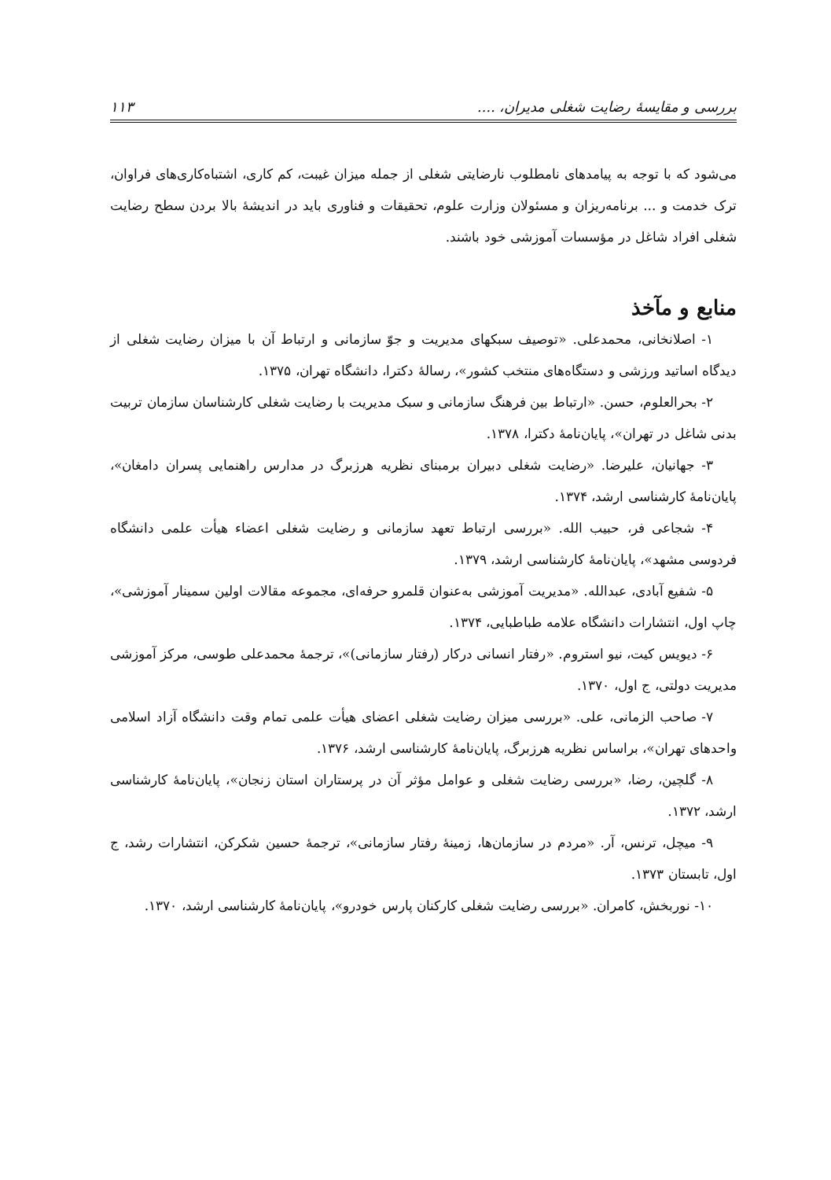بررسی و مقایسهٔ رضایت شغلی مدیران، .... ۱۱۳
می‌شود که با توجه به پیامدهای نامطلوب نارضایتی شغلی از جمله میزان غیبت، کم کاری، اشتباه‌کاری‌های فراوان، ترک خدمت و ... برنامه‌ریزان و مسئولان وزارت علوم، تحقیقات و فناوری باید در اندیشهٔ بالا بردن سطح رضایت شغلی افراد شاغل در مؤسسات آموزشی خود باشند.
منابع و مآخذ
۱- اصلانخانی، محمدعلی. «توصیف سبکهای مدیریت و جوّ سازمانی و ارتباط آن با میزان رضایت شغلی از دیدگاه اساتید ورزشی و دستگاه‌های منتخب کشور»، رسالهٔ دکترا، دانشگاه تهران، ۱۳۷۵.
۲- بحرالعلوم، حسن. «ارتباط بین فرهنگ سازمانی و سبک مدیریت با رضایت شغلی کارشناسان سازمان تربیت بدنی شاغل در تهران»، پایان‌نامهٔ دکترا، ۱۳۷۸.
۳- جهانیان، علیرضا. «رضایت شغلی دبیران برمبنای نظریه هرزبرگ در مدارس راهنمایی پسران دامغان»، پایان‌نامهٔ کارشناسی ارشد، ۱۳۷۴.
۴- شجاعی فر، حبیب الله. «بررسی ارتباط تعهد سازمانی و رضایت شغلی اعضاء هیأت علمی دانشگاه فردوسی مشهد»، پایان‌نامهٔ کارشناسی ارشد، ۱۳۷۹.
۵- شفیع آبادی، عبدالله. «مدیریت آموزشی به‌عنوان قلمرو حرفه‌ای، مجموعه مقالات اولین سمینار آموزشی»، چاپ اول، انتشارات دانشگاه علامه طباطبایی، ۱۳۷۴.
۶- دیویس کیت، نیو استروم. «رفتار انسانی درکار (رفتار سازمانی)»، ترجمهٔ محمدعلی طوسی، مرکز آموزشی مدیریت دولتی، ج اول، ۱۳۷۰.
۷- صاحب الزمانی، علی. «بررسی میزان رضایت شغلی اعضای هیأت علمی تمام وقت دانشگاه آزاد اسلامی واحدهای تهران»، براساس نظریه هرزبرگ، پایان‌نامهٔ کارشناسی ارشد، ۱۳۷۶.
۸- گلچین، رضا، «بررسی رضایت شغلی و عوامل مؤثر آن در پرستاران استان زنجان»، پایان‌نامهٔ کارشناسی ارشد، ۱۳۷۲.
۹- میچل، ترنس، آر. «مردم در سازمان‌ها، زمینهٔ رفتار سازمانی»، ترجمهٔ حسین شکرکن، انتشارات رشد، ج اول، تابستان ۱۳۷۳.
۱۰- نوربخش، کامران. «بررسی رضایت شغلی کارکنان پارس خودرو»، پایان‌نامهٔ کارشناسی ارشد، ۱۳۷۰.